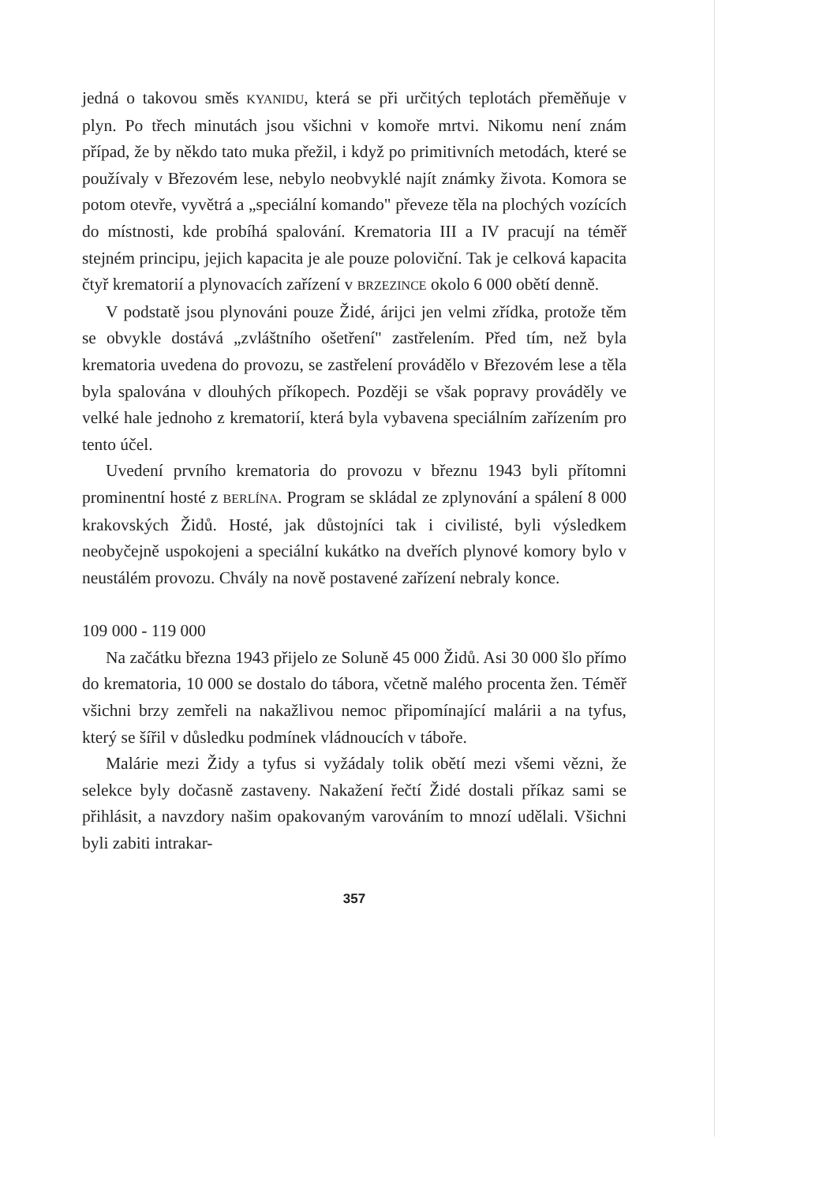jedná o takovou směs KYANIDU, která se při určitých teplotách přeměňuje v plyn. Po třech minutách jsou všichni v komoře mrtvi. Nikomu není znám případ, že by někdo tato muka přežil, i když po primitivních metodách, které se používaly v Březovém lese, nebylo neobvyklé najít známky života. Komora se potom otevře, vyvětrá a „speciální komando" převeze těla na plochých vozících do místnosti, kde probíhá spalování. Krematoria III a IV pracují na téměř stejném principu, jejich kapacita je ale pouze poloviční. Tak je celková kapacita čtyř krematorií a plynovacích zařízení v BRZEZINCE okolo 6 000 obětí denně.
V podstatě jsou plynováni pouze Židé, árijci jen velmi zřídka, protože těm se obvykle dostává „zvláštního ošetření" zastřelením. Před tím, než byla krematoria uvedena do provozu, se zastřelení provádělo v Březovém lese a těla byla spalována v dlouhých příkopech. Později se však popravy prováděly ve velké hale jednoho z krematorií, která byla vybavena speciálním zařízením pro tento účel.
Uvedení prvního krematoria do provozu v březnu 1943 byli přítomni prominentní hosté z BERLÍNA. Program se skládal ze zplynování a spálení 8 000 krakovských Židů. Hosté, jak důstojníci tak i civilisté, byli výsledkem neobyčejně uspokojeni a speciální kukátko na dveřích plynové komory bylo v neustálém provozu. Chvály na nově postavené zařízení nebraly konce.
109 000 - 119 000
Na začátku března 1943 přijelo ze Soluně 45 000 Židů. Asi 30 000 šlo přímo do krematoria, 10 000 se dostalo do tábora, včetně malého procenta žen. Téměř všichni brzy zemřeli na nakažlivou nemoc připomínající malárii a na tyfus, který se šířil v důsledku podmínek vládnoucích v táboře.
Malárie mezi Židy a tyfus si vyžádaly tolik obětí mezi všemi vězni, že selekce byly dočasně zastaveny. Nakažení řečtí Židé dostali příkaz sami se přihlásit, a navzdory našim opakovaným varováním to mnozí udělali. Všichni byli zabiti intrakar-
357